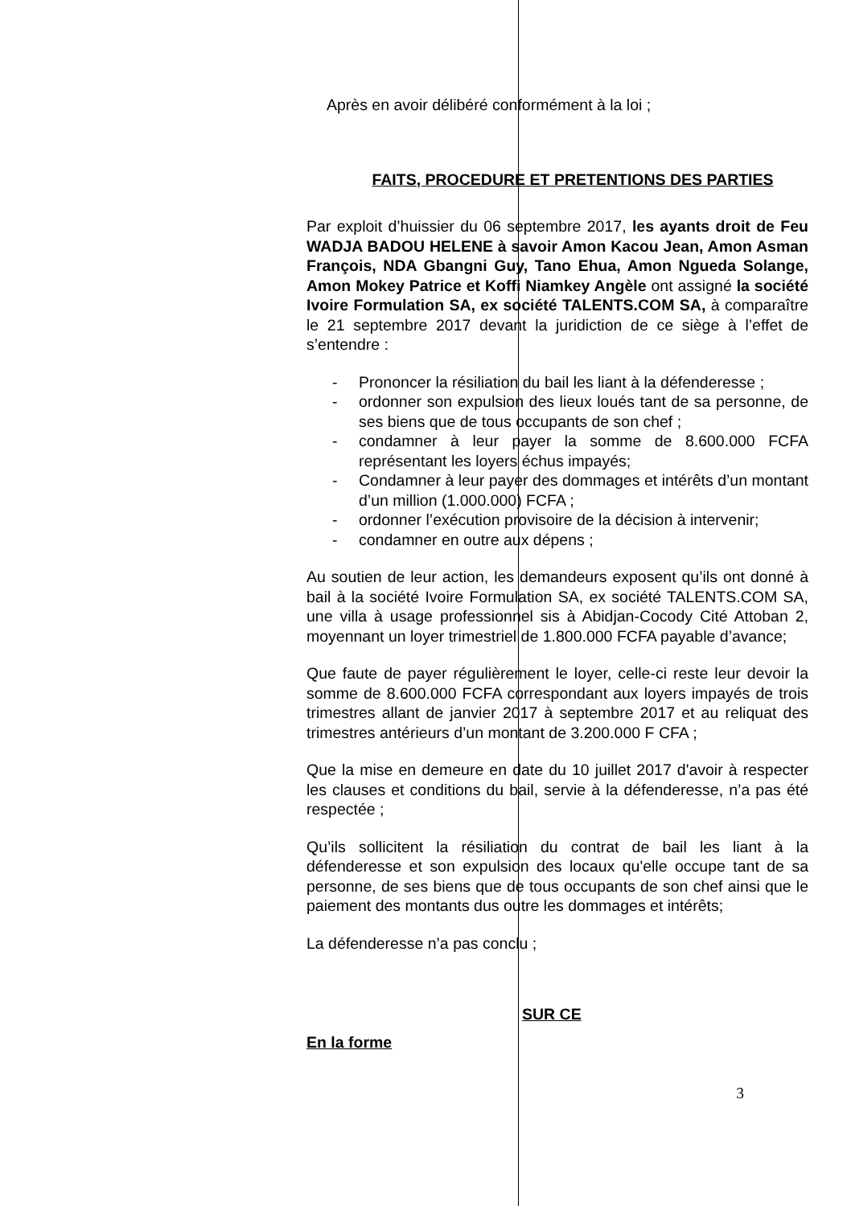Après en avoir délibéré conformément à la loi ;
FAITS, PROCEDURE ET PRETENTIONS DES PARTIES
Par exploit d’huissier du 06 septembre 2017, les ayants droit de Feu WADJA BADOU HELENE à savoir Amon Kacou Jean, Amon Asman François, NDA Gbangni Guy, Tano Ehua, Amon Ngueda Solange, Amon Mokey Patrice et Koffi Niamkey Angèle ont assigné la société Ivoire Formulation SA, ex société TALENTS.COM SA, à comparaître le 21 septembre 2017 devant la juridiction de ce siège à l’effet de s’entendre :
- Prononcer la résiliation du bail les liant à la défenderesse ;
- ordonner son expulsion des lieux loués tant de sa personne, de ses biens que de tous occupants de son chef ;
- condamner à leur payer la somme de 8.600.000 FCFA représentant les loyers échus impayés;
- Condamner à leur payer des dommages et intérêts d’un montant d’un million (1.000.000) FCFA ;
- ordonner l’exécution provisoire de la décision à intervenir;
- condamner en outre aux dépens ;
Au soutien de leur action, les demandeurs exposent qu’ils ont donné à bail à la société Ivoire Formulation SA, ex société TALENTS.COM SA, une villa à usage professionnel sis à Abidjan-Cocody Cité Attoban 2, moyennant un loyer trimestriel de 1.800.000 FCFA payable d’avance;
Que faute de payer régulièrement le loyer, celle-ci reste leur devoir la somme de 8.600.000 FCFA correspondant aux loyers impayés de trois trimestres allant de janvier 2017 à septembre 2017 et au reliquat des trimestres antérieurs d’un montant de 3.200.000 F CFA ;
Que la mise en demeure en date du 10 juillet 2017 d'avoir à respecter les clauses et conditions du bail, servie à la défenderesse, n’a pas été respectée ;
Qu’ils sollicitent la résiliation du contrat de bail les liant à la défenderesse et son expulsion des locaux qu'elle occupe tant de sa personne, de ses biens que de tous occupants de son chef ainsi que le paiement des montants dus outre les dommages et intérêts;
La défenderesse n’a pas conclu ;
SUR CE
En la forme
3